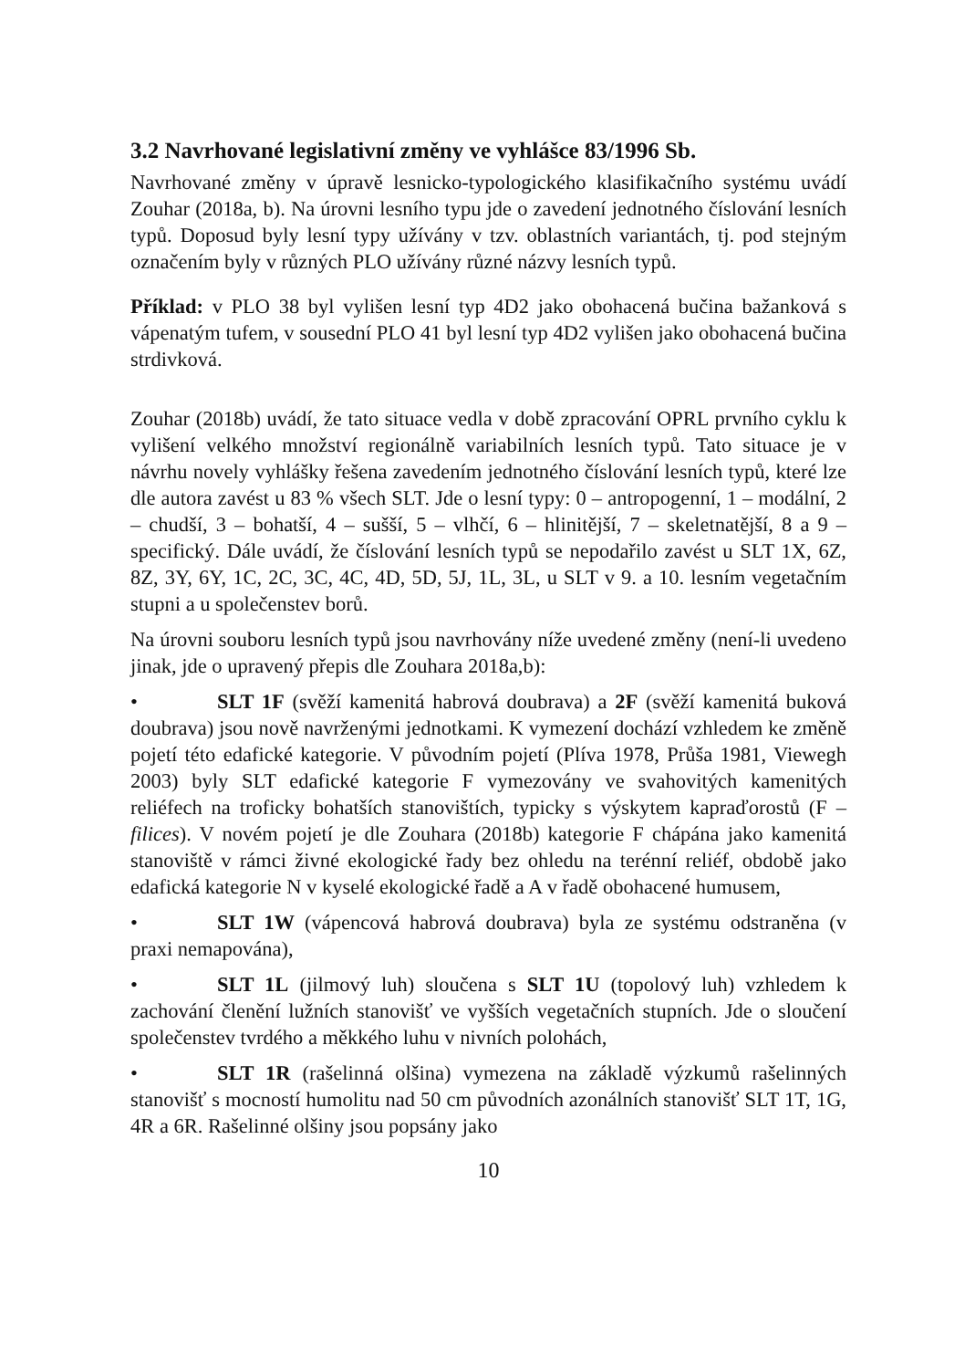3.2 Navrhované legislativní změny ve vyhlášce 83/1996 Sb.
Navrhované změny v úpravě lesnicko-typologického klasifikačního systému uvádí Zouhar (2018a, b). Na úrovni lesního typu jde o zavedení jednotného číslování lesních typů. Doposud byly lesní typy užívány v tzv. oblastních variantách, tj. pod stejným označením byly v různých PLO užívány různé názvy lesních typů.
Příklad: v PLO 38 byl vylišen lesní typ 4D2 jako obohacená bučina bažanková s vápenatým tufem, v sousední PLO 41 byl lesní typ 4D2 vylišen jako obohacená bučina strdivková.
Zouhar (2018b) uvádí, že tato situace vedla v době zpracování OPRL prvního cyklu k vylišení velkého množství regionálně variabilních lesních typů. Tato situace je v návrhu novely vyhlášky řešena zavedením jednotného číslování lesních typů, které lze dle autora zavést u 83 % všech SLT. Jde o lesní typy: 0 – antropogenní, 1 – modální, 2 – chudší, 3 – bohatší, 4 – sušší, 5 – vlhčí, 6 – hlinitější, 7 – skeletnatější, 8 a 9 – specifický. Dále uvádí, že číslování lesních typů se nepodařilo zavést u SLT 1X, 6Z, 8Z, 3Y, 6Y, 1C, 2C, 3C, 4C, 4D, 5D, 5J, 1L, 3L, u SLT v 9. a 10. lesním vegetačním stupni a u společenstev borů.
Na úrovni souboru lesních typů jsou navrhovány níže uvedené změny (není-li uvedeno jinak, jde o upravený přepis dle Zouhara 2018a,b):
• SLT 1F (svěží kamenitá habrová doubrava) a 2F (svěží kamenitá buková doubrava) jsou nově navrženými jednotkami. K vymezení dochází vzhledem ke změně pojetí této edafické kategorie. V původním pojetí (Plíva 1978, Průša 1981, Viewegh 2003) byly SLT edafické kategorie F vymezovány ve svahovitých kamenitých reliéfech na troficky bohatších stanovištích, typicky s výskytem kapraďorostů (F – filices). V novém pojetí je dle Zouhara (2018b) kategorie F chápána jako kamenitá stanoviště v rámci živné ekologické řady bez ohledu na terénní reliéf, obdobě jako edafická kategorie N v kyselé ekologické řadě a A v řadě obohacené humusem,
• SLT 1W (vápencová habrová doubrava) byla ze systému odstraněna (v praxi nemapována),
• SLT 1L (jilmový luh) sloučena s SLT 1U (topolový luh) vzhledem k zachování členění lužních stanovišť ve vyšších vegetačních stupních. Jde o sloučení společenstev tvrdého a měkkého luhu v nivních polohách,
• SLT 1R (rašelinná olšina) vymezena na základě výzkumů rašelinných stanovišť s mocností humolitu nad 50 cm původních azonálních stanovišť SLT 1T, 1G, 4R a 6R. Rašelinné olšiny jsou popsány jako
10